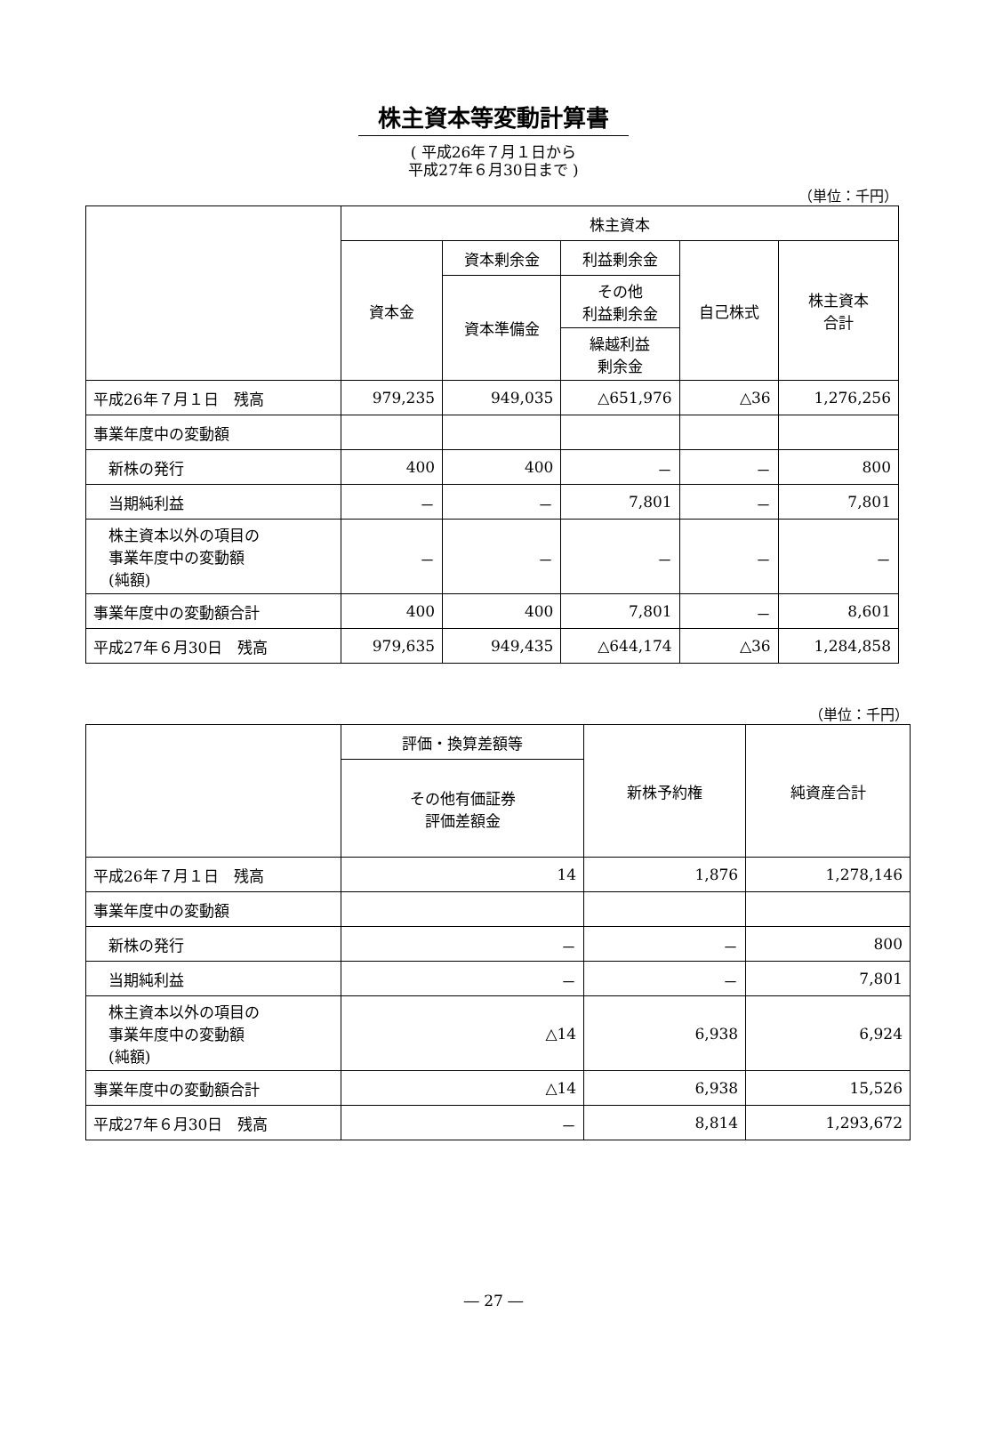株主資本等変動計算書
( 平成26年７月１日から
平成27年６月30日まで )
（単位：千円）
| | 株主資本 | | | | |
| --- | --- | --- | --- | --- | --- |
| | 資本金 | 資本剰余金 | 利益剰余金 | 自己株式 | 株主資本 合計 |
| | | 資本準備金 | その他 利益剰余金 | | |
| | | | 繰越利益 剰余金 | | |
| 平成26年７月１日 残高 | 979,235 | 949,035 | △651,976 | △36 | 1,276,256 |
| 事業年度中の変動額 | | | | | |
| 新株の発行 | 400 | 400 | － | － | 800 |
| 当期純利益 | － | － | 7,801 | － | 7,801 |
| 株主資本以外の項目の 事業年度中の変動額 (純額) | － | － | － | － | － |
| 事業年度中の変動額合計 | 400 | 400 | 7,801 | － | 8,601 |
| 平成27年６月30日 残高 | 979,635 | 949,435 | △644,174 | △36 | 1,284,858 |
（単位：千円）
| | 評価・換算差額等 | 新株予約権 | 純資産合計 |
| --- | --- | --- | --- |
| | その他有価証券 評価差額金 | | |
| 平成26年７月１日 残高 | 14 | 1,876 | 1,278,146 |
| 事業年度中の変動額 | | | |
| 新株の発行 | － | － | 800 |
| 当期純利益 | － | － | 7,801 |
| 株主資本以外の項目の 事業年度中の変動額 (純額) | △14 | 6,938 | 6,924 |
| 事業年度中の変動額合計 | △14 | 6,938 | 15,526 |
| 平成27年６月30日 残高 | － | 8,814 | 1,293,672 |
― 27 ―